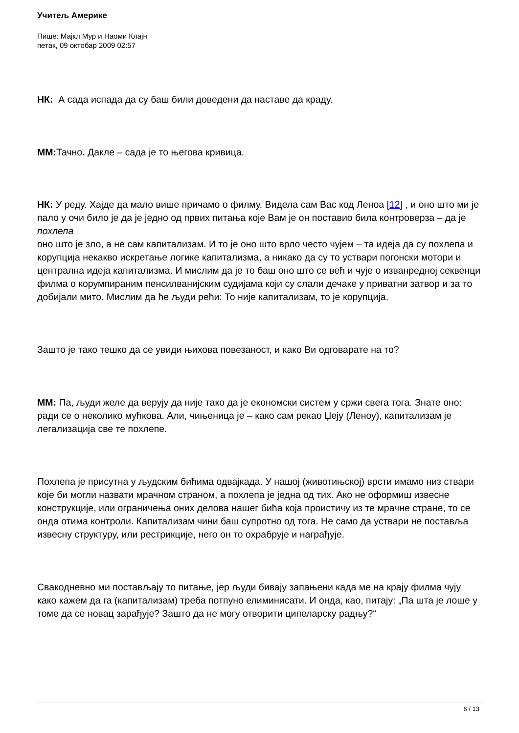Учитељ Америке
Пише: Мајкл Мур и Наоми Клајн
петак, 09 октобар 2009 02:57
НК: А сада испада да су баш били доведени да наставе да краду.
ММ: Тачно. Дакле – сада је то његова кривица.
НК: У реду. Хајде да мало више причамо о филму. Видела сам Вас код Леноа [12] , и оно што ми је пало у очи било је да је једно од првих питања које Вам је он поставио била контроверза – да је
похлепа
оно што је зло, а не сам капитализам. И то је оно што врло често чујем – та идеја да су похлепа и корупција некакво искретање логике капитализма, а никако да су то уствари погонски мотори и централна идеја капитализма. И мислим да је то баш оно што се већ и чује о изванредној секвенци филма о корумпираним пенсилванијским судијама који су слали дечаке у приватни затвор и за то добијали мито. Мислим да ће људи рећи: То није капитализам, то је корупција.
Зашто је тако тешко да се увиди њихова повезаност, и како Ви одговарате на то?
ММ: Па, људи желе да верују да није тако да је економски систем у сржи свега тога. Знате оно: ради се о неколико мућкова. Али, чињеница је – како сам рекао Џеју (Леноу), капитализам је легализација све те похлепе.
Похлепа је присутна у људским бићима одвајкада. У нашој (животињској) врсти имамо низ ствари које би могли назвати мрачном страном, а похлепа је једна од тих. Ако не оформиш извесне конструкције, или ограничења оних делова нашег бића која проистичу из те мрачне стране, то се онда отима контроли. Капитализам чини баш супротно од тога. Не само да уствари не поставља извесну структуру, или рестрикције, него он то охрабрује и награђује.
Свакодневно ми постављају то питање, јер људи бивају запањени када ме на крају филма чују како кажем да га (капитализам) треба потпуно елиминисати. И онда, као, питају: „Па шта је лоше у томе да се новац зарађује? Зашто да не могу отворити ципеларску радњу?“
6 / 13